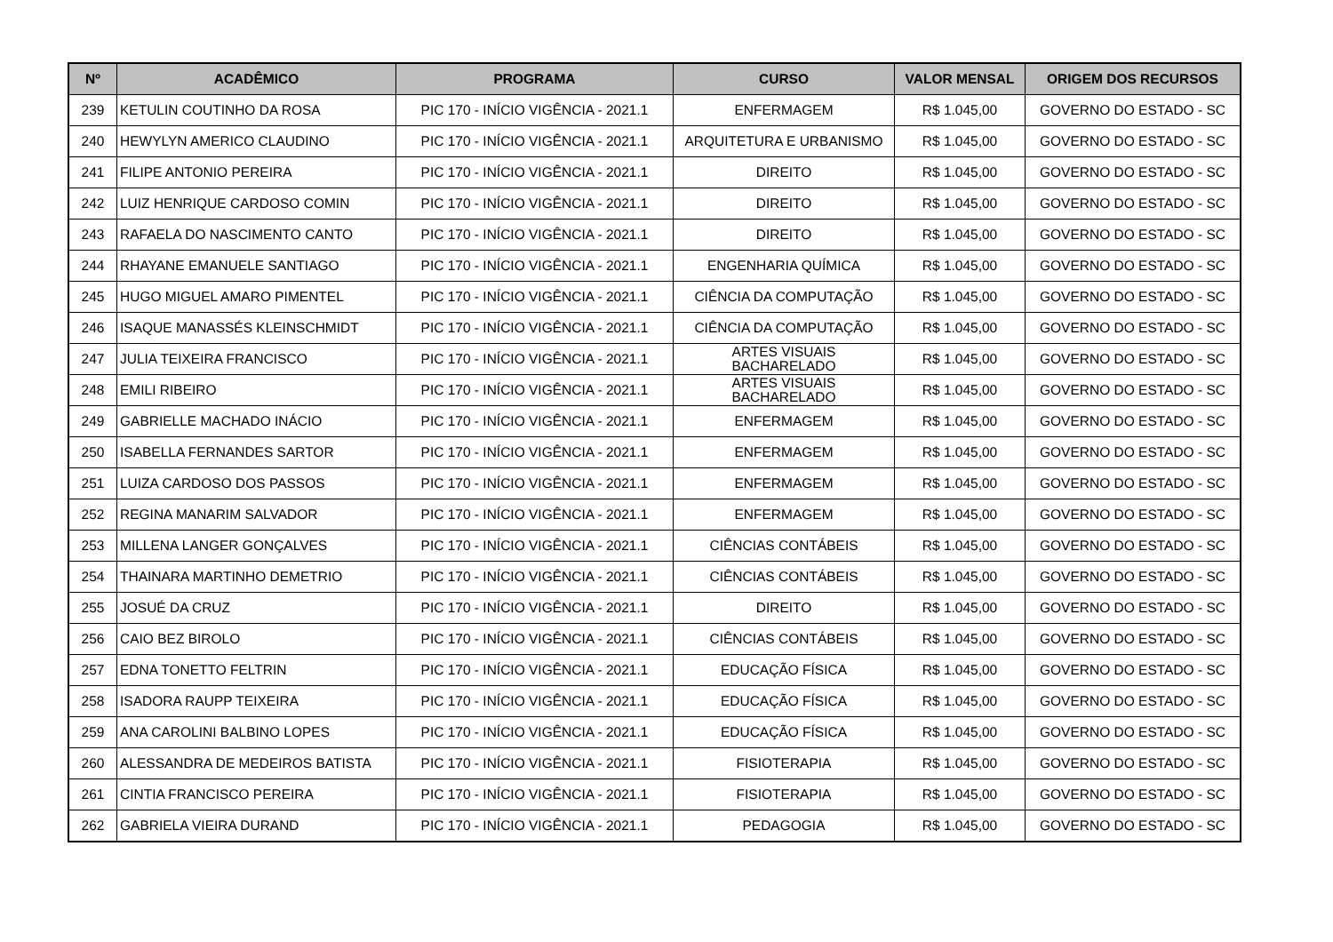| Nº | ACADÊMICO | PROGRAMA | CURSO | VALOR MENSAL | ORIGEM DOS RECURSOS |
| --- | --- | --- | --- | --- | --- |
| 239 | KETULIN COUTINHO DA ROSA | PIC 170 - INÍCIO VIGÊNCIA - 2021.1 | ENFERMAGEM | R$ 1.045,00 | GOVERNO DO ESTADO - SC |
| 240 | HEWYLYN AMERICO CLAUDINO | PIC 170 - INÍCIO VIGÊNCIA - 2021.1 | ARQUITETURA E URBANISMO | R$ 1.045,00 | GOVERNO DO ESTADO - SC |
| 241 | FILIPE ANTONIO PEREIRA | PIC 170 - INÍCIO VIGÊNCIA - 2021.1 | DIREITO | R$ 1.045,00 | GOVERNO DO ESTADO - SC |
| 242 | LUIZ HENRIQUE CARDOSO COMIN | PIC 170 - INÍCIO VIGÊNCIA - 2021.1 | DIREITO | R$ 1.045,00 | GOVERNO DO ESTADO - SC |
| 243 | RAFAELA DO NASCIMENTO CANTO | PIC 170 - INÍCIO VIGÊNCIA - 2021.1 | DIREITO | R$ 1.045,00 | GOVERNO DO ESTADO - SC |
| 244 | RHAYANE EMANUELE SANTIAGO | PIC 170 - INÍCIO VIGÊNCIA - 2021.1 | ENGENHARIA QUÍMICA | R$ 1.045,00 | GOVERNO DO ESTADO - SC |
| 245 | HUGO MIGUEL AMARO PIMENTEL | PIC 170 - INÍCIO VIGÊNCIA - 2021.1 | CIÊNCIA DA COMPUTAÇÃO | R$ 1.045,00 | GOVERNO DO ESTADO - SC |
| 246 | ISAQUE MANASSÉS KLEINSCHMIDT | PIC 170 - INÍCIO VIGÊNCIA - 2021.1 | CIÊNCIA DA COMPUTAÇÃO | R$ 1.045,00 | GOVERNO DO ESTADO - SC |
| 247 | JULIA TEIXEIRA FRANCISCO | PIC 170 - INÍCIO VIGÊNCIA - 2021.1 | ARTES VISUAIS BACHARELADO | R$ 1.045,00 | GOVERNO DO ESTADO - SC |
| 248 | EMILI RIBEIRO | PIC 170 - INÍCIO VIGÊNCIA - 2021.1 | ARTES VISUAIS BACHARELADO | R$ 1.045,00 | GOVERNO DO ESTADO - SC |
| 249 | GABRIELLE MACHADO INÁCIO | PIC 170 - INÍCIO VIGÊNCIA - 2021.1 | ENFERMAGEM | R$ 1.045,00 | GOVERNO DO ESTADO - SC |
| 250 | ISABELLA FERNANDES SARTOR | PIC 170 - INÍCIO VIGÊNCIA - 2021.1 | ENFERMAGEM | R$ 1.045,00 | GOVERNO DO ESTADO - SC |
| 251 | LUIZA CARDOSO DOS PASSOS | PIC 170 - INÍCIO VIGÊNCIA - 2021.1 | ENFERMAGEM | R$ 1.045,00 | GOVERNO DO ESTADO - SC |
| 252 | REGINA MANARIM SALVADOR | PIC 170 - INÍCIO VIGÊNCIA - 2021.1 | ENFERMAGEM | R$ 1.045,00 | GOVERNO DO ESTADO - SC |
| 253 | MILLENA LANGER GONÇALVES | PIC 170 - INÍCIO VIGÊNCIA - 2021.1 | CIÊNCIAS CONTÁBEIS | R$ 1.045,00 | GOVERNO DO ESTADO - SC |
| 254 | THAINARA MARTINHO DEMETRIO | PIC 170 - INÍCIO VIGÊNCIA - 2021.1 | CIÊNCIAS CONTÁBEIS | R$ 1.045,00 | GOVERNO DO ESTADO - SC |
| 255 | JOSUÉ DA CRUZ | PIC 170 - INÍCIO VIGÊNCIA - 2021.1 | DIREITO | R$ 1.045,00 | GOVERNO DO ESTADO - SC |
| 256 | CAIO BEZ BIROLO | PIC 170 - INÍCIO VIGÊNCIA - 2021.1 | CIÊNCIAS CONTÁBEIS | R$ 1.045,00 | GOVERNO DO ESTADO - SC |
| 257 | EDNA TONETTO FELTRIN | PIC 170 - INÍCIO VIGÊNCIA - 2021.1 | EDUCAÇÃO FÍSICA | R$ 1.045,00 | GOVERNO DO ESTADO - SC |
| 258 | ISADORA RAUPP TEIXEIRA | PIC 170 - INÍCIO VIGÊNCIA - 2021.1 | EDUCAÇÃO FÍSICA | R$ 1.045,00 | GOVERNO DO ESTADO - SC |
| 259 | ANA CAROLINI BALBINO LOPES | PIC 170 - INÍCIO VIGÊNCIA - 2021.1 | EDUCAÇÃO FÍSICA | R$ 1.045,00 | GOVERNO DO ESTADO - SC |
| 260 | ALESSANDRA DE MEDEIROS BATISTA | PIC 170 - INÍCIO VIGÊNCIA - 2021.1 | FISIOTERAPIA | R$ 1.045,00 | GOVERNO DO ESTADO - SC |
| 261 | CINTIA FRANCISCO PEREIRA | PIC 170 - INÍCIO VIGÊNCIA - 2021.1 | FISIOTERAPIA | R$ 1.045,00 | GOVERNO DO ESTADO - SC |
| 262 | GABRIELA VIEIRA DURAND | PIC 170 - INÍCIO VIGÊNCIA - 2021.1 | PEDAGOGIA | R$ 1.045,00 | GOVERNO DO ESTADO - SC |